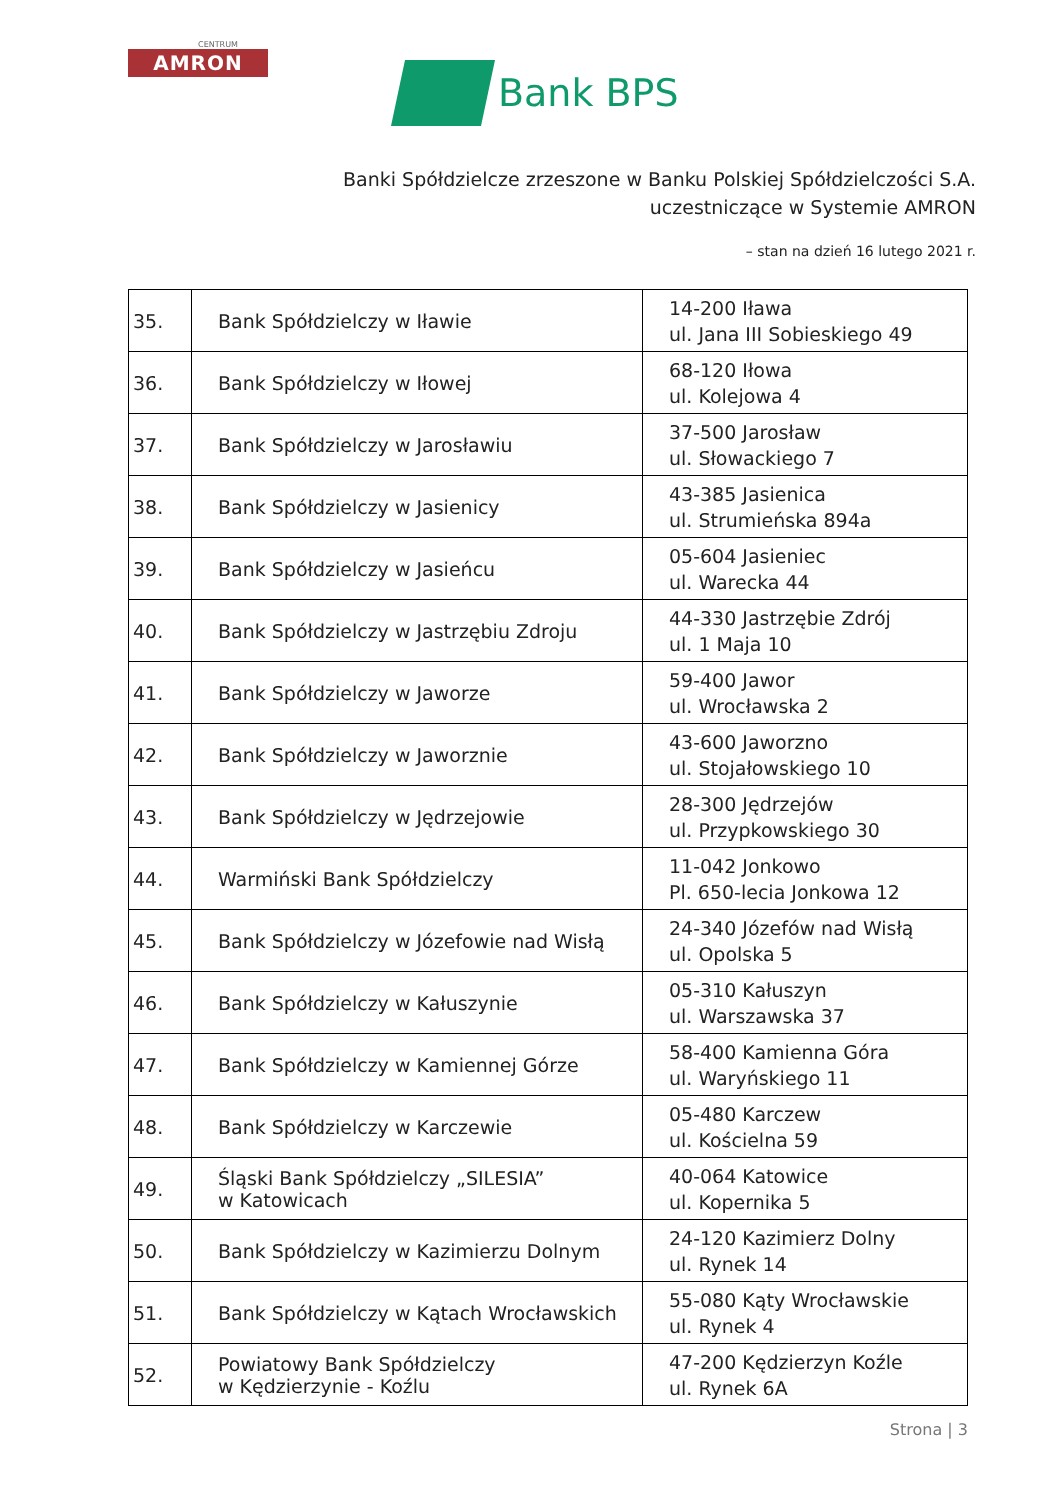CENTRUM
AMRON
Bank BPS
Banki Spółdzielcze zrzeszone w Banku Polskiej Spółdzielczości S.A.
uczestniczące w Systemie AMRON
– stan na dzień 16 lutego 2021 r.
| 35. | Bank Spółdzielczy w Iławie | 14-200 Iława ul. Jana III Sobieskiego 49 |
| 36. | Bank Spółdzielczy w Iłowej | 68-120 Iłowa ul. Kolejowa 4 |
| 37. | Bank Spółdzielczy w Jarosławiu | 37-500 Jarosław ul. Słowackiego 7 |
| 38. | Bank Spółdzielczy w Jasienicy | 43-385 Jasienica ul. Strumieńska 894a |
| 39. | Bank Spółdzielczy w Jasieńcu | 05-604 Jasieniec ul. Warecka 44 |
| 40. | Bank Spółdzielczy w Jastrzębiu Zdroju | 44-330 Jastrzębie Zdrój ul. 1 Maja 10 |
| 41. | Bank Spółdzielczy w Jaworze | 59-400 Jawor ul. Wrocławska 2 |
| 42. | Bank Spółdzielczy w Jaworznie | 43-600 Jaworzno ul. Stojałowskiego 10 |
| 43. | Bank Spółdzielczy w Jędrzejowie | 28-300 Jędrzejów ul. Przypkowskiego 30 |
| 44. | Warmiński Bank Spółdzielczy | 11-042 Jonkowo Pl. 650-lecia Jonkowa 12 |
| 45. | Bank Spółdzielczy w Józefowie nad Wisłą | 24-340 Józefów nad Wisłą ul. Opolska 5 |
| 46. | Bank Spółdzielczy w Kałuszynie | 05-310 Kałuszyn ul. Warszawska 37 |
| 47. | Bank Spółdzielczy w Kamiennej Górze | 58-400 Kamienna Góra ul. Waryńskiego 11 |
| 48. | Bank Spółdzielczy w Karczewie | 05-480 Karczew ul. Kościelna 59 |
| 49. | Śląski Bank Spółdzielczy „SILESIA” w Katowicach | 40-064 Katowice ul. Kopernika 5 |
| 50. | Bank Spółdzielczy w Kazimierzu Dolnym | 24-120 Kazimierz Dolny ul. Rynek 14 |
| 51. | Bank Spółdzielczy w Kątach Wrocławskich | 55-080 Kąty Wrocławskie ul. Rynek 4 |
| 52. | Powiatowy Bank Spółdzielczy w Kędzierzynie - Koźlu | 47-200 Kędzierzyn Koźle ul. Rynek 6A |
Strona | 3